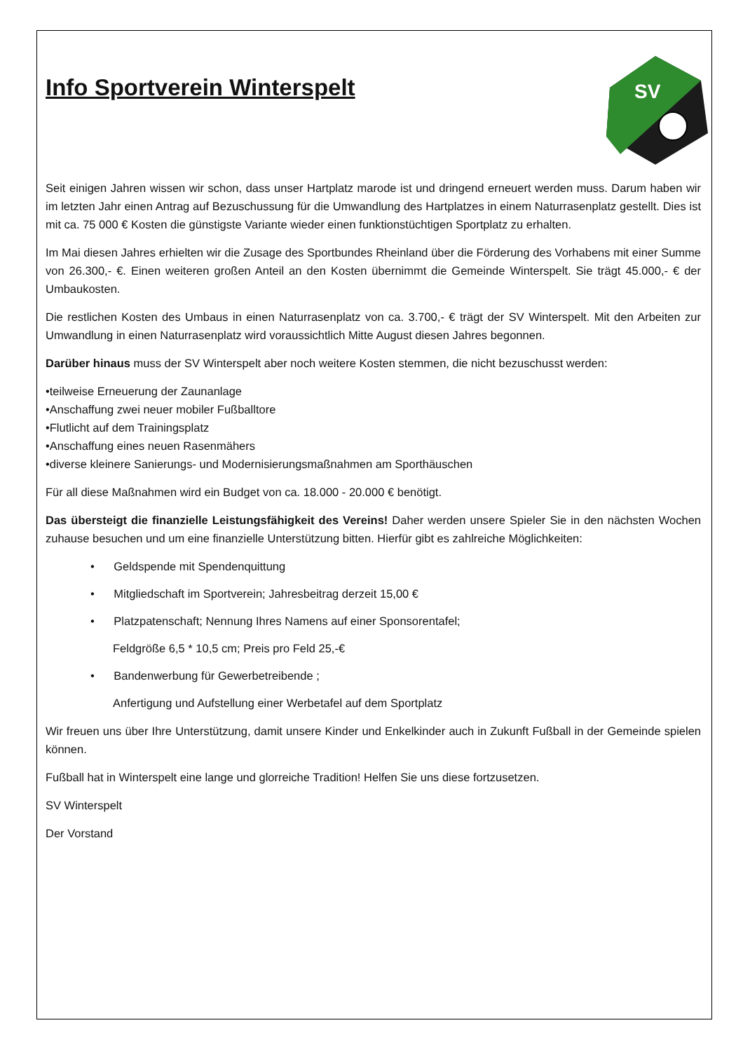Info Sportverein Winterspelt
SV
Seit einigen Jahren wissen wir schon, dass unser Hartplatz marode ist und dringend erneuert werden muss. Darum haben wir im letzten Jahr einen Antrag auf Bezuschussung für die Umwandlung des Hartplatzes in einem Naturrasenplatz gestellt. Dies ist mit ca. 75 000 € Kosten die günstigste Variante wieder einen funktionstüchtigen Sportplatz zu erhalten.
Im Mai diesen Jahres erhielten wir die Zusage des Sportbundes Rheinland über die Förderung des Vorhabens mit einer Summe von 26.300,- €. Einen weiteren großen Anteil an den Kosten übernimmt die Gemeinde Winterspelt. Sie trägt 45.000,- € der Umbaukosten.
Die restlichen Kosten des Umbaus in einen Naturrasenplatz von ca. 3.700,- € trägt der SV Winterspelt. Mit den Arbeiten zur Umwandlung in einen Naturrasenplatz wird voraussichtlich Mitte August diesen Jahres begonnen.
Darüber hinaus muss der SV Winterspelt aber noch weitere Kosten stemmen, die nicht bezuschusst werden:
•teilweise Erneuerung der Zaunanlage
•Anschaffung zwei neuer mobiler Fußballtore
•Flutlicht auf dem Trainingsplatz
•Anschaffung eines neuen Rasenmähers
•diverse kleinere Sanierungs- und Modernisierungsmaßnahmen am Sporthäuschen
Für all diese Maßnahmen wird ein Budget von ca. 18.000 - 20.000 € benötigt.
Das übersteigt die finanzielle Leistungsfähigkeit des Vereins! Daher werden unsere Spieler Sie in den nächsten Wochen zuhause besuchen und um eine finanzielle Unterstützung bitten. Hierfür gibt es zahlreiche Möglichkeiten:
• Geldspende mit Spendenquittung
• Mitgliedschaft im Sportverein; Jahresbeitrag derzeit 15,00 €
• Platzpatenschaft; Nennung Ihres Namens auf einer Sponsorentafel;
Feldgröße 6,5 * 10,5 cm; Preis pro Feld 25,-€
• Bandenwerbung für Gewerbetreibende ;
Anfertigung und Aufstellung einer Werbetafel auf dem Sportplatz
Wir freuen uns über Ihre Unterstützung, damit unsere Kinder und Enkelkinder auch in Zukunft Fußball in der Gemeinde spielen können.
Fußball hat in Winterspelt eine lange und glorreiche Tradition! Helfen Sie uns diese fortzusetzen.
SV Winterspelt
Der Vorstand